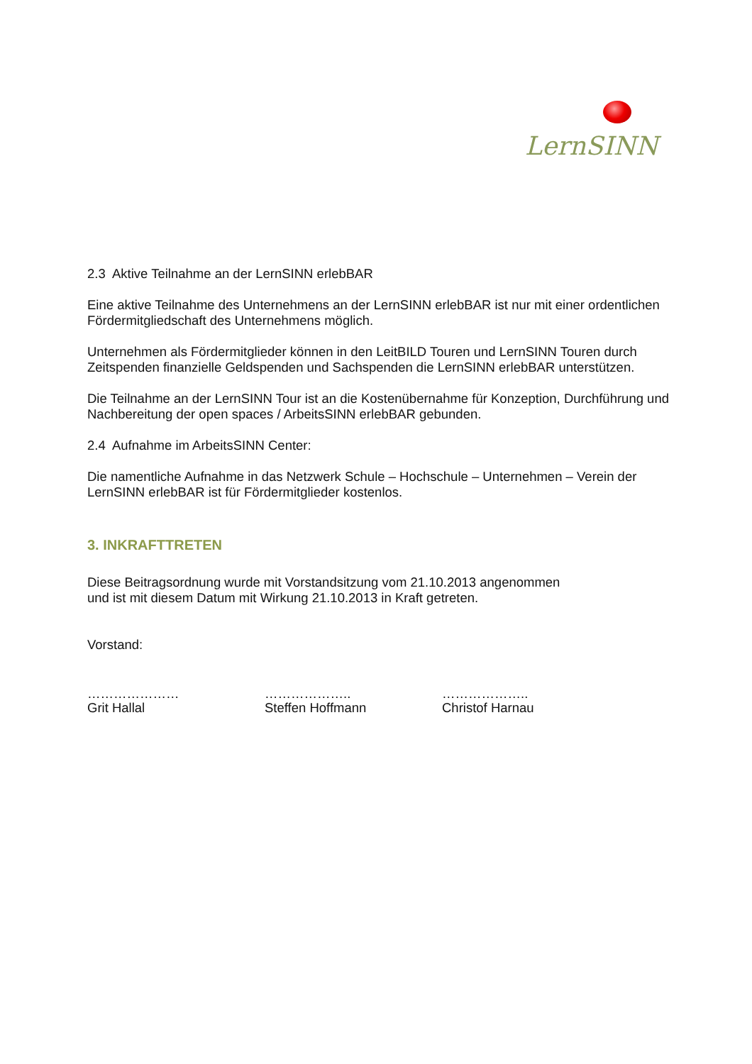LernSINN
2.3 Aktive Teilnahme an der LernSINN erlebBAR
Eine aktive Teilnahme des Unternehmens an der LernSINN erlebBAR ist nur mit einer ordentlichen Fördermitgliedschaft des Unternehmens möglich.
Unternehmen als Fördermitglieder können in den LeitBILD Touren und LernSINN Touren durch Zeitspenden finanzielle Geldspenden und Sachspenden die LernSINN erlebBAR unterstützen.
Die Teilnahme an der LernSINN Tour ist an die Kostenübernahme für Konzeption, Durchführung und Nachbereitung der open spaces / ArbeitsSINN erlebBAR gebunden.
2.4 Aufnahme im ArbeitsSINN Center:
Die namentliche Aufnahme in das Netzwerk Schule – Hochschule – Unternehmen – Verein der LernSINN erlebBAR ist für Fördermitglieder kostenlos.
3. INKRAFTTRETEN
Diese Beitragsordnung wurde mit Vorstandsitzung vom 21.10.2013 angenommen
und ist mit diesem Datum mit Wirkung 21.10.2013 in Kraft getreten.
Vorstand:
…………………
Grit Hallal
………………..
Steffen Hoffmann
………………..
Christof Harnau